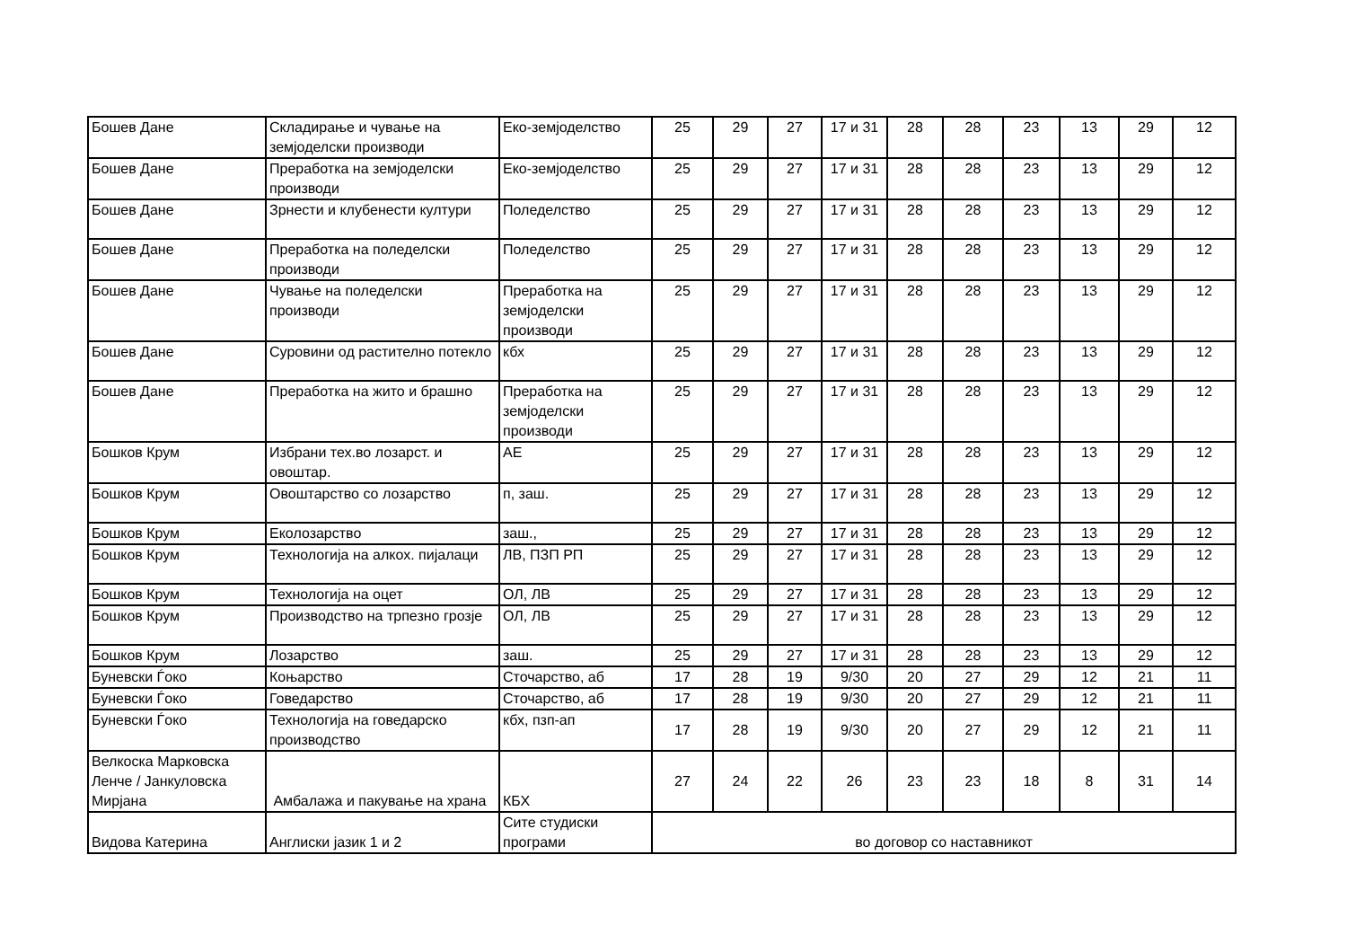| Бошев Дане | Складирање и чување на земјоделски производи | Еко-земјоделство | 25 | 29 | 27 | 17 и 31 | 28 | 28 | 23 | 13 | 29 | 12 |
| Бошев Дане | Преработка на земјоделски производи | Еко-земјоделство | 25 | 29 | 27 | 17 и 31 | 28 | 28 | 23 | 13 | 29 | 12 |
| Бошев Дане | Зрнести и клубенести култури | Поледелство | 25 | 29 | 27 | 17 и 31 | 28 | 28 | 23 | 13 | 29 | 12 |
| Бошев Дане | Преработка на поледелски производи | Поледелство | 25 | 29 | 27 | 17 и 31 | 28 | 28 | 23 | 13 | 29 | 12 |
| Бошев Дане | Чување на поледелски производи | Преработка на земјоделски производи | 25 | 29 | 27 | 17 и 31 | 28 | 28 | 23 | 13 | 29 | 12 |
| Бошев Дане | Суровини од растително потекло | кбх | 25 | 29 | 27 | 17 и 31 | 28 | 28 | 23 | 13 | 29 | 12 |
| Бошев Дане | Преработка на жито и брашно | Преработка на земјоделски производи | 25 | 29 | 27 | 17 и 31 | 28 | 28 | 23 | 13 | 29 | 12 |
| Бошков Крум | Избрани тех.во лозарст. и овоштар. | АЕ | 25 | 29 | 27 | 17 и 31 | 28 | 28 | 23 | 13 | 29 | 12 |
| Бошков Крум | Овоштарство со лозарство | п, заш. | 25 | 29 | 27 | 17 и 31 | 28 | 28 | 23 | 13 | 29 | 12 |
| Бошков Крум | Еколозарство | заш., | 25 | 29 | 27 | 17 и 31 | 28 | 28 | 23 | 13 | 29 | 12 |
| Бошков Крум | Технологија на алкох. пијалаци | ЛВ, ПЗП РП | 25 | 29 | 27 | 17 и 31 | 28 | 28 | 23 | 13 | 29 | 12 |
| Бошков Крум | Технологија на оцет | ОЛ, ЛВ | 25 | 29 | 27 | 17 и 31 | 28 | 28 | 23 | 13 | 29 | 12 |
| Бошков Крум | Производство на трпезно грозје | ОЛ, ЛВ | 25 | 29 | 27 | 17 и 31 | 28 | 28 | 23 | 13 | 29 | 12 |
| Бошков Крум | Лозарство | заш. | 25 | 29 | 27 | 17 и 31 | 28 | 28 | 23 | 13 | 29 | 12 |
| Буневски Ѓоко | Коњарство | Сточарство, аб | 17 | 28 | 19 | 9/30 | 20 | 27 | 29 | 12 | 21 | 11 |
| Буневски Ѓоко | Говедарство | Сточарство, аб | 17 | 28 | 19 | 9/30 | 20 | 27 | 29 | 12 | 21 | 11 |
| Буневски Ѓоко | Технологија на говедарско производство | кбх, пзп-ап | 17 | 28 | 19 | 9/30 | 20 | 27 | 29 | 12 | 21 | 11 |
| Велкоска Марковска Ленче / Јанкуловска Мирјана | Амбалажа и пакување на храна | КБХ | 27 | 24 | 22 | 26 | 23 | 23 | 18 | 8 | 31 | 14 |
| Видова Катерина | Англиски јазик 1 и 2 | Сите студиски програми | во договор со наставникот | | | | | | | | | |